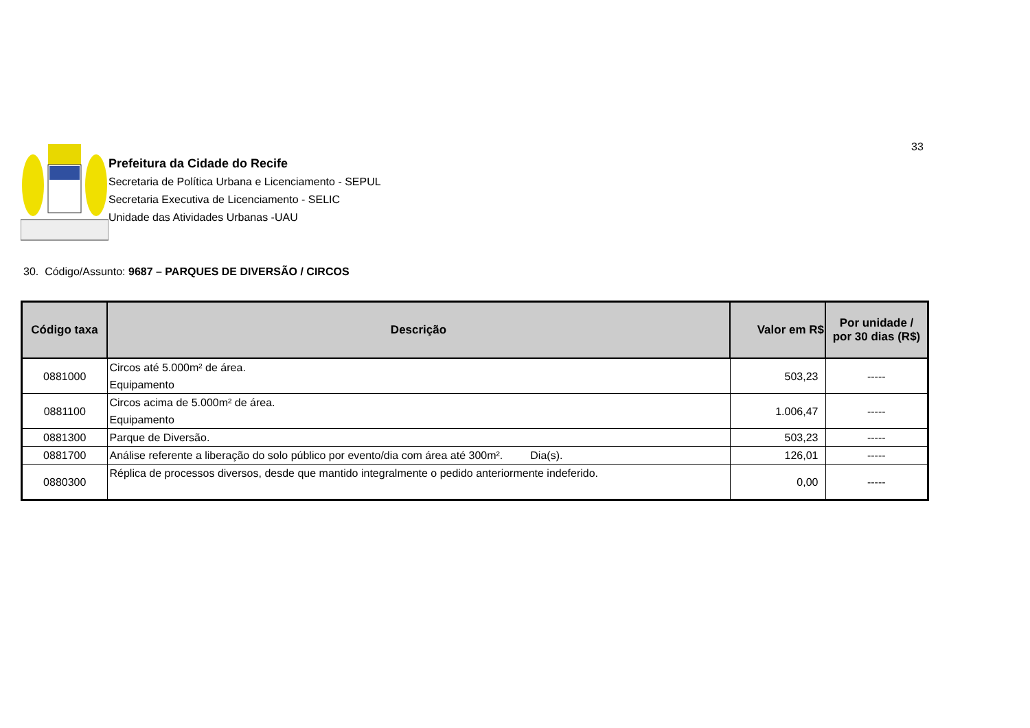33
Prefeitura da Cidade do Recife
Secretaria de Política Urbana e Licenciamento - SEPUL
Secretaria Executiva de Licenciamento - SELIC
Unidade das Atividades Urbanas -UAU
30. Código/Assunto: 9687 – PARQUES DE DIVERSÃO / CIRCOS
| Código taxa | Descrição | Valor em R$ | Por unidade / por 30 dias (R$) |
| --- | --- | --- | --- |
| 0881000 | Circos até 5.000m² de área. Equipamento | 503,23 | ----- |
| 0881100 | Circos acima de 5.000m² de área. Equipamento | 1.006,47 | ----- |
| 0881300 | Parque de Diversão. | 503,23 | ----- |
| 0881700 | Análise referente a liberação do solo público por evento/dia com área até 300m². Dia(s). | 126,01 | ----- |
| 0880300 | Réplica de processos diversos, desde que mantido integralmente o pedido anteriormente indeferido. | 0,00 | ----- |